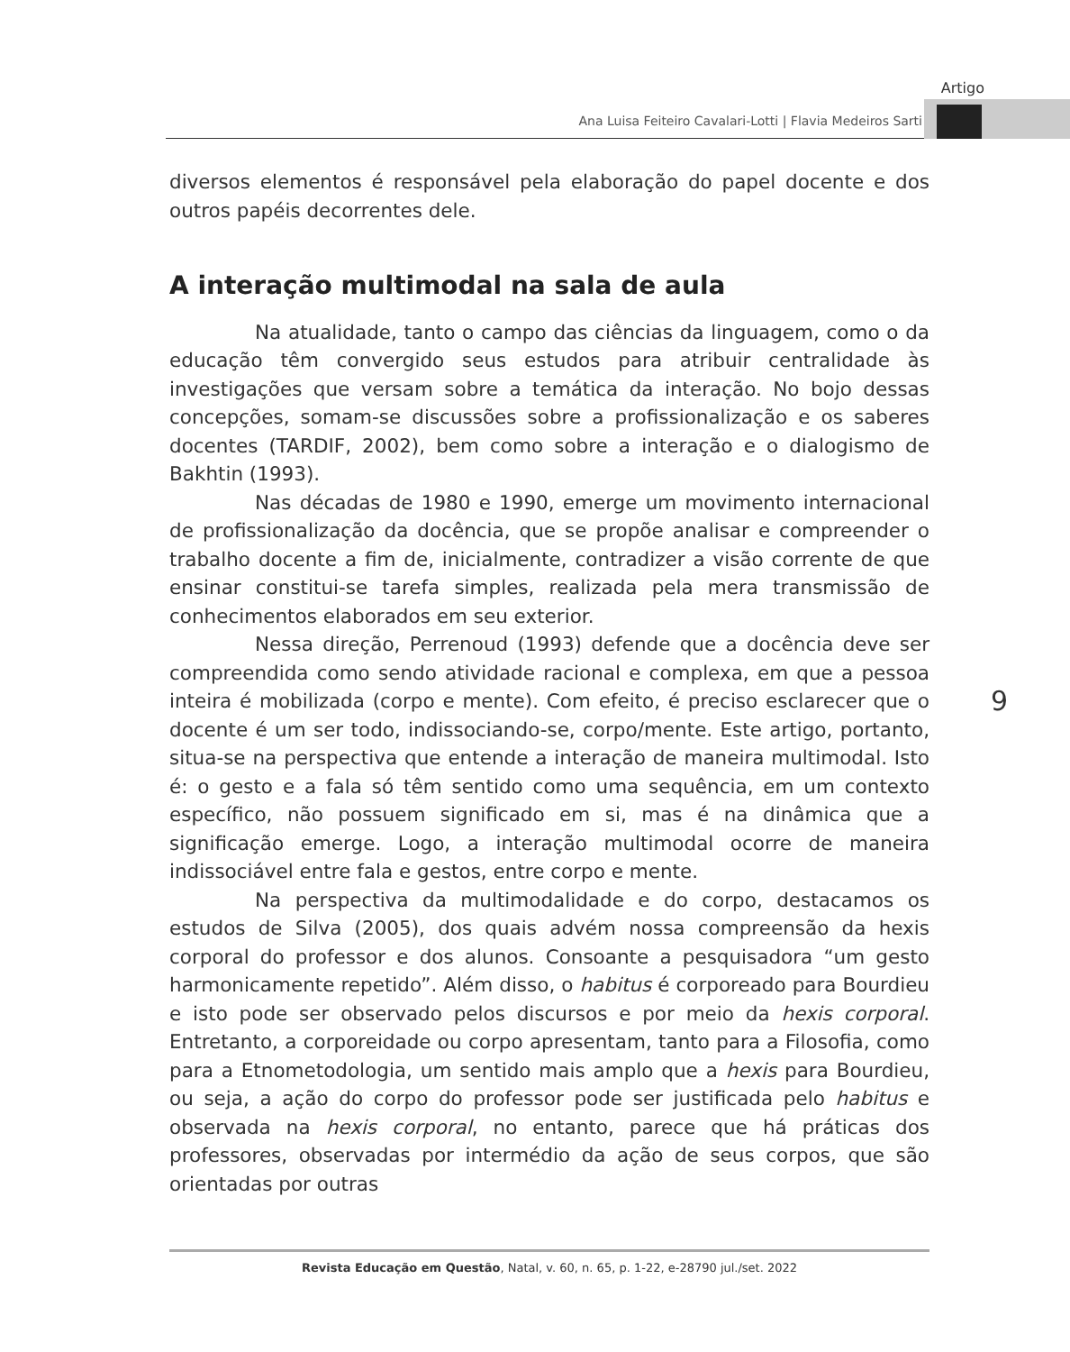Artigo
Ana Luisa Feiteiro Cavalari-Lotti | Flavia Medeiros Sarti
diversos elementos é responsável pela elaboração do papel docente e dos outros papéis decorrentes dele.
A interação multimodal na sala de aula
Na atualidade, tanto o campo das ciências da linguagem, como o da educação têm convergido seus estudos para atribuir centralidade às investigações que versam sobre a temática da interação. No bojo dessas concepções, somam-se discussões sobre a profissionalização e os saberes docentes (TARDIF, 2002), bem como sobre a interação e o dialogismo de Bakhtin (1993).
Nas décadas de 1980 e 1990, emerge um movimento internacional de profissionalização da docência, que se propõe analisar e compreender o trabalho docente a fim de, inicialmente, contradizer a visão corrente de que ensinar constitui-se tarefa simples, realizada pela mera transmissão de conhecimentos elaborados em seu exterior.
Nessa direção, Perrenoud (1993) defende que a docência deve ser compreendida como sendo atividade racional e complexa, em que a pessoa inteira é mobilizada (corpo e mente). Com efeito, é preciso esclarecer que o docente é um ser todo, indissociando-se, corpo/mente. Este artigo, portanto, situa-se na perspectiva que entende a interação de maneira multimodal. Isto é: o gesto e a fala só têm sentido como uma sequência, em um contexto específico, não possuem significado em si, mas é na dinâmica que a significação emerge. Logo, a interação multimodal ocorre de maneira indissociável entre fala e gestos, entre corpo e mente.
Na perspectiva da multimodalidade e do corpo, destacamos os estudos de Silva (2005), dos quais advém nossa compreensão da hexis corporal do professor e dos alunos. Consoante a pesquisadora “um gesto harmonicamente repetido”. Além disso, o habitus é corporeado para Bourdieu e isto pode ser observado pelos discursos e por meio da hexis corporal. Entretanto, a corporeidade ou corpo apresentam, tanto para a Filosofia, como para a Etnometodologia, um sentido mais amplo que a hexis para Bourdieu, ou seja, a ação do corpo do professor pode ser justificada pelo habitus e observada na hexis corporal, no entanto, parece que há práticas dos professores, observadas por intermédio da ação de seus corpos, que são orientadas por outras
9
Revista Educação em Questão, Natal, v. 60, n. 65, p. 1-22, e-28790 jul./set. 2022